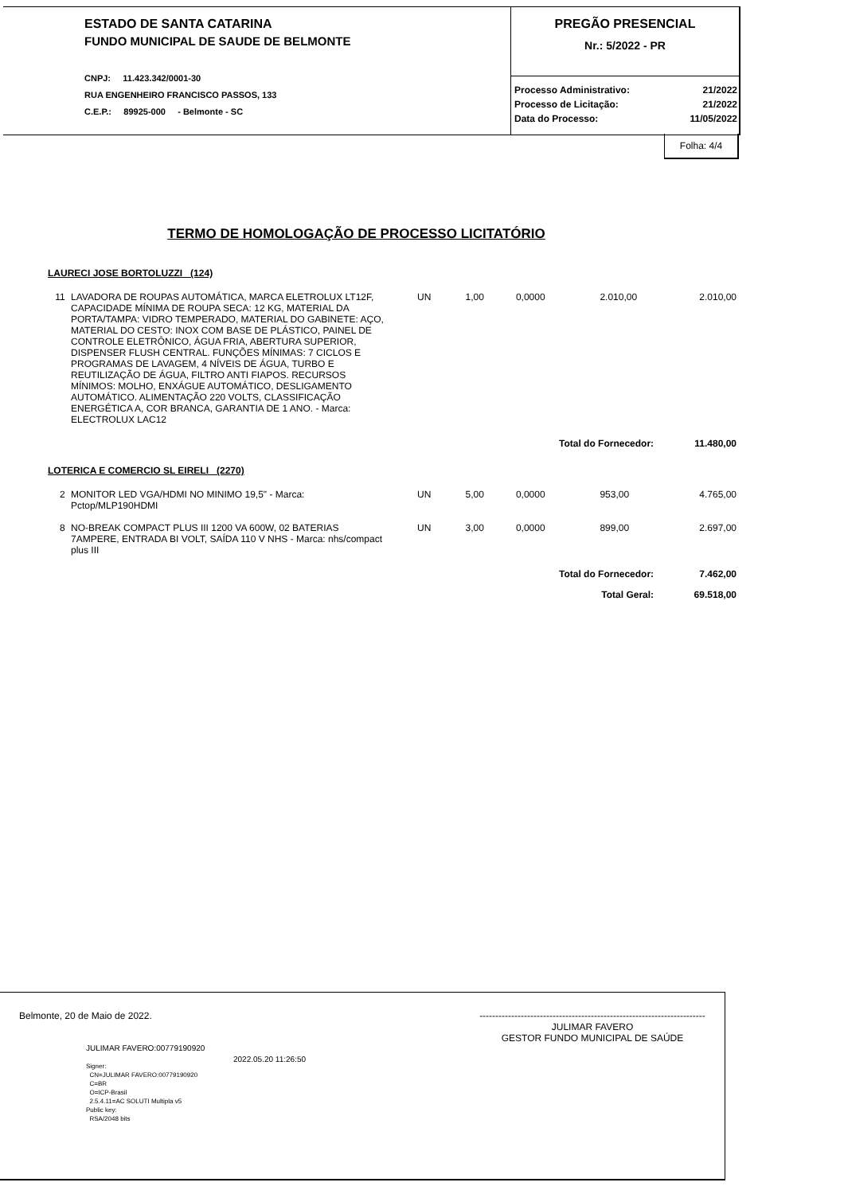ESTADO DE SANTA CATARINA
FUNDO MUNICIPAL DE SAUDE DE BELMONTE
CNPJ: 11.423.342/0001-30
RUA ENGENHEIRO FRANCISCO PASSOS, 133
C.E.P.: 89925-000 - Belmonte - SC
PREGÃO PRESENCIAL
Nr.: 5/2022 - PR
| Processo Administrativo: | 21/2022 |
| Processo de Licitação: | 21/2022 |
| Data do Processo: | 11/05/2022 |
Folha: 4/4
TERMO DE HOMOLOGAÇÃO DE PROCESSO LICITATÓRIO
| LAURECI JOSE BORTOLUZZI (124) | | | | | | |
| 11 | LAVADORA DE ROUPAS AUTOMÁTICA, MARCA ELETROLUX LT12F, CAPACIDADE MÍNIMA DE ROUPA SECA: 12 KG, MATERIAL DA PORTA/TAMPA: VIDRO TEMPERADO, MATERIAL DO GABINETE: AÇO, MATERIAL DO CESTO: INOX COM BASE DE PLÁSTICO, PAINEL DE CONTROLE ELETRÔNICO, ÁGUA FRIA, ABERTURA SUPERIOR, DISPENSER FLUSH CENTRAL. FUNÇÕES MÍNIMAS: 7 CICLOS E PROGRAMAS DE LAVAGEM, 4 NÍVEIS DE ÁGUA, TURBO E REUTILIZAÇÃO DE ÁGUA, FILTRO ANTI FIAPOS. RECURSOS MÍNIMOS: MOLHO, ENXÁGUE AUTOMÁTICO, DESLIGAMENTO AUTOMÁTICO. ALIMENTAÇÃO 220 VOLTS, CLASSIFICAÇÃO ENERGÉTICA A, COR BRANCA, GARANTIA DE 1 ANO. - Marca: ELECTROLUX LAC12 | UN | 1,00 | 0,0000 | 2.010,00 | 2.010,00 |
| Total do Fornecedor: | | | | | | 11.480,00 |
| LOTERICA E COMERCIO SL EIRELI (2270) | | | | | | |
| 2 | MONITOR LED VGA/HDMI NO MINIMO 19,5" - Marca: Pctop/MLP190HDMI | UN | 5,00 | 0,0000 | 953,00 | 4.765,00 |
| 8 | NO-BREAK COMPACT PLUS III 1200 VA 600W, 02 BATERIAS 7AMPERE, ENTRADA BI VOLT, SAÍDA 110 V NHS - Marca: nhs/compact plus III | UN | 3,00 | 0,0000 | 899,00 | 2.697,00 |
| Total do Fornecedor: | | | | | | 7.462,00 |
| Total Geral: | | | | | | 69.518,00 |
Belmonte, 20 de Maio de 2022. -----------------------------------------------------------------------
JULIMAR FAVERO
GESTOR FUNDO MUNICIPAL DE SAÚDE
JULIMAR FAVERO:00779190920
Signer:
CN=JULIMAR FAVERO:00779190920
C=BR
O=ICP-Brasil
2.5.4.11=AC SOLUTI Multipla v5
Public key:
RSA/2048 bits
2022.05.20 11:26:50